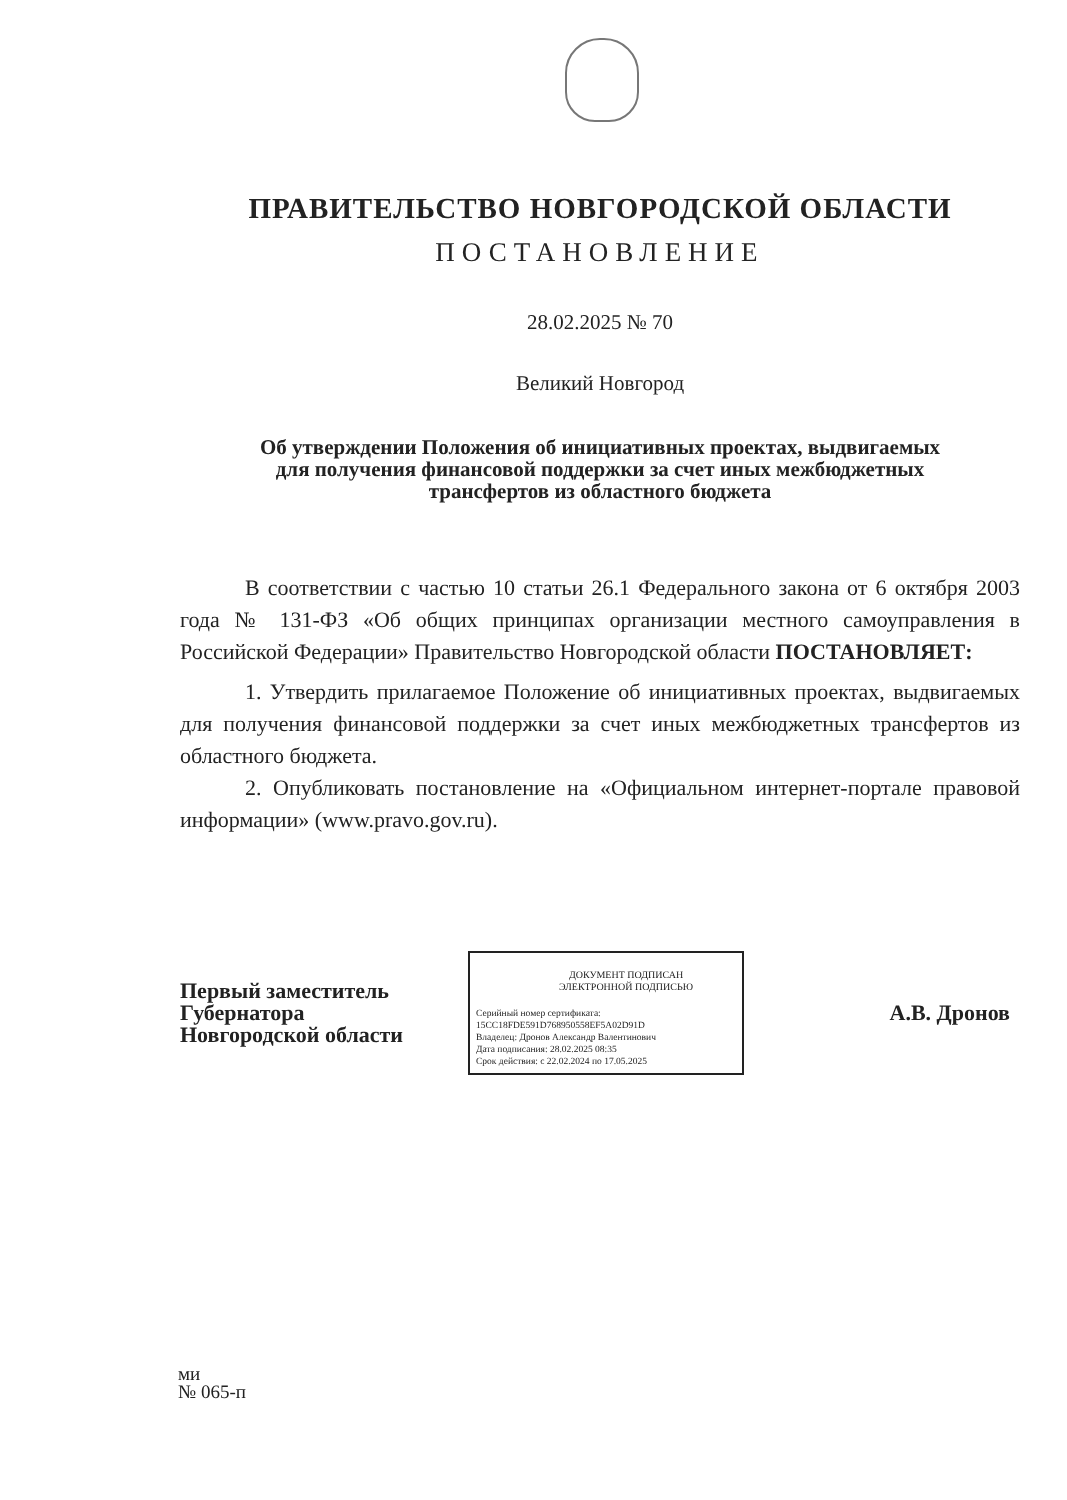ПРАВИТЕЛЬСТВО НОВГОРОДСКОЙ ОБЛАСТИ
ПОСТАНОВЛЕНИЕ
28.02.2025 № 70
Великий Новгород
Об утверждении Положения об инициативных проектах, выдвигаемых
для получения финансовой поддержки за счет иных межбюджетных
трансфертов из областного бюджета
В соответствии с частью 10 статьи 26.1 Федерального закона от 6 октября 2003 года № 131-ФЗ «Об общих принципах организации местного самоуправления в Российской Федерации» Правительство Новгородской области ПОСТАНОВЛЯЕТ:
1. Утвердить прилагаемое Положение об инициативных проектах, выдвигаемых для получения финансовой поддержки за счет иных межбюджетных трансфертов из областного бюджета.
2. Опубликовать постановление на «Официальном интернет-портале правовой информации» (www.pravo.gov.ru).
Первый заместитель
Губернатора
Новгородской области
ДОКУМЕНТ ПОДПИСАН
ЭЛЕКТРОННОЙ ПОДПИСЬЮ
Серийный номер сертификата:
15CC18FDE591D768950558EF5A02D91D
Владелец: Дронов Александр Валентинович
Дата подписания: 28.02.2025 08:35
Срок действия: с 22.02.2024 по 17.05.2025
А.В. Дронов
ми
№ 065-п